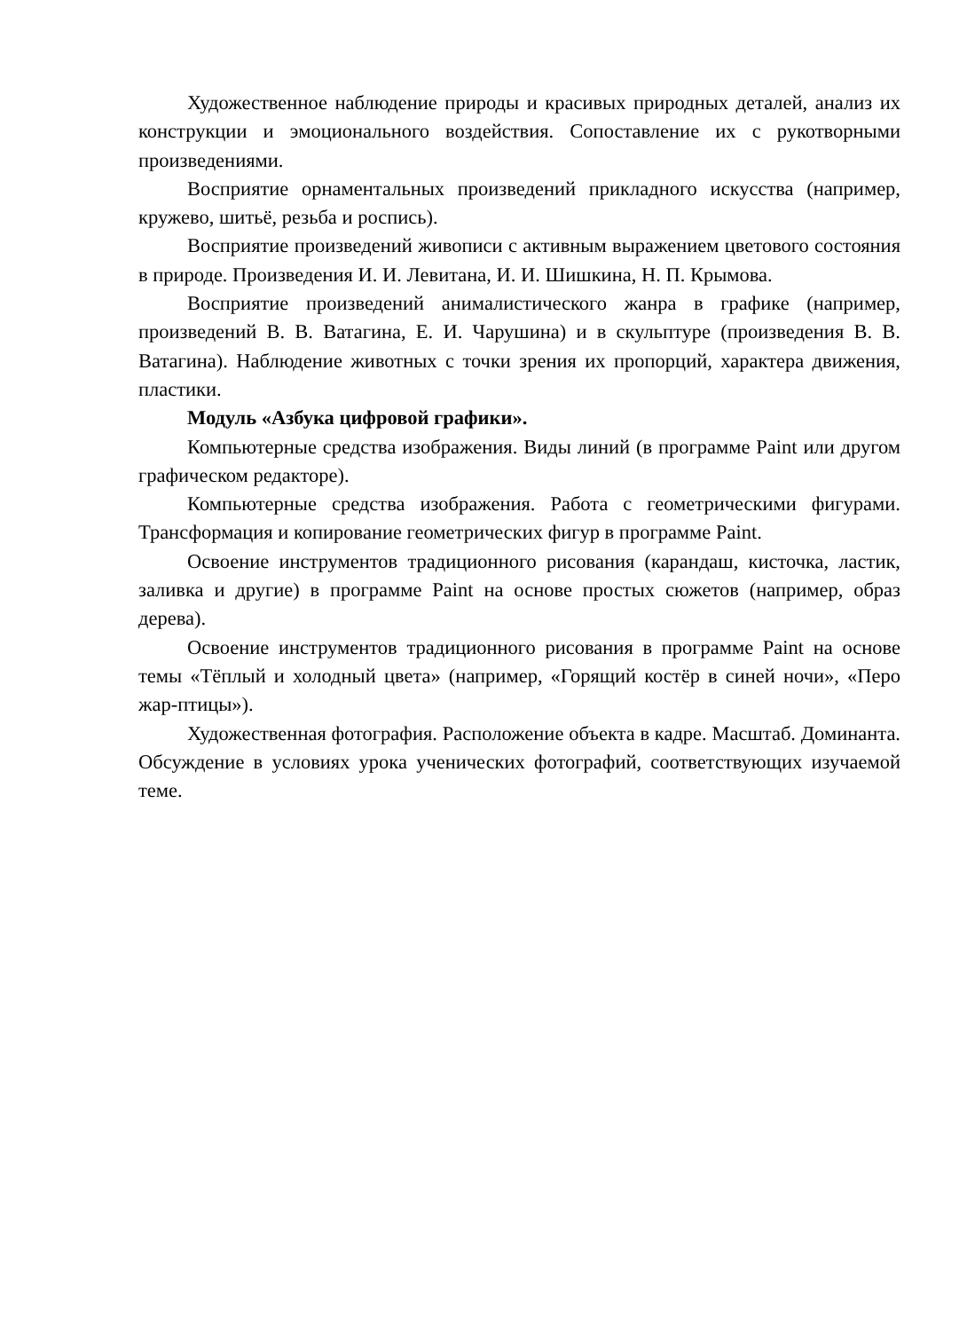Художественное наблюдение природы и красивых природных деталей, анализ их конструкции и эмоционального воздействия. Сопоставление их с рукотворными произведениями.
Восприятие орнаментальных произведений прикладного искусства (например, кружево, шитьё, резьба и роспись).
Восприятие произведений живописи с активным выражением цветового состояния в природе. Произведения И. И. Левитана, И. И. Шишкина, Н. П. Крымова.
Восприятие произведений анималистического жанра в графике (например, произведений В. В. Ватагина, Е. И. Чарушина) и в скульптуре (произведения В. В. Ватагина). Наблюдение животных с точки зрения их пропорций, характера движения, пластики.
Модуль «Азбука цифровой графики».
Компьютерные средства изображения. Виды линий (в программе Paint или другом графическом редакторе).
Компьютерные средства изображения. Работа с геометрическими фигурами. Трансформация и копирование геометрических фигур в программе Paint.
Освоение инструментов традиционного рисования (карандаш, кисточка, ластик, заливка и другие) в программе Paint на основе простых сюжетов (например, образ дерева).
Освоение инструментов традиционного рисования в программе Paint на основе темы «Тёплый и холодный цвета» (например, «Горящий костёр в синей ночи», «Перо жар-птицы»).
Художественная фотография. Расположение объекта в кадре. Масштаб. Доминанта. Обсуждение в условиях урока ученических фотографий, соответствующих изучаемой теме.